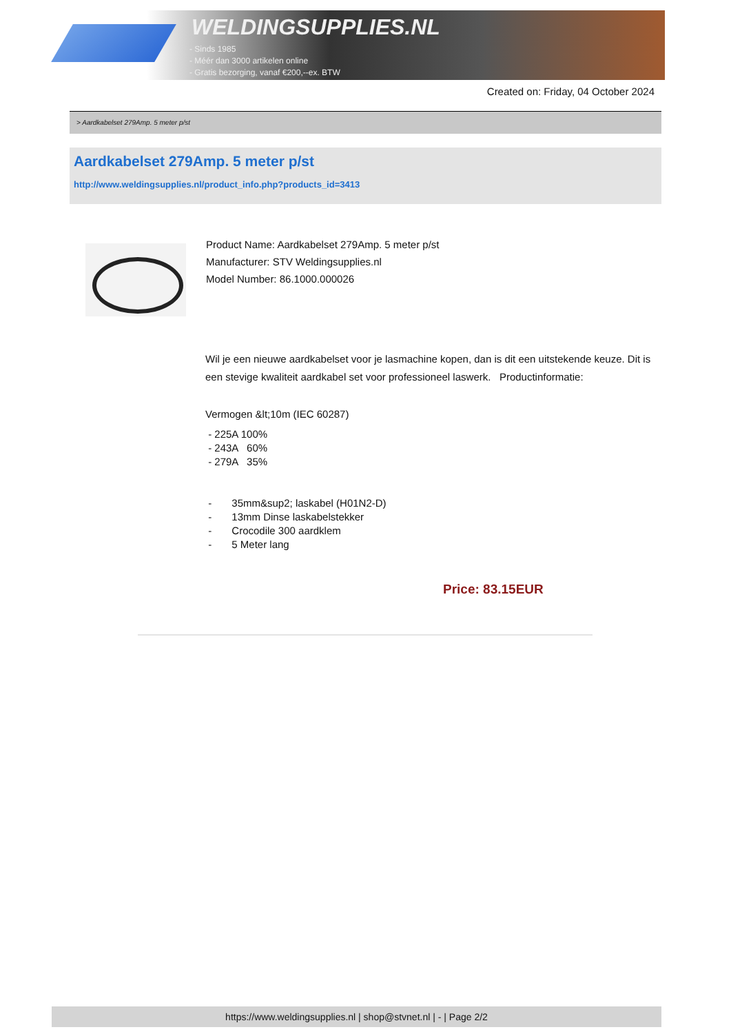WELDINGSUPPLIES.NL
- Sinds 1985
- Méér dan 3000 artikelen online
- Gratis bezorging, vanaf €200,--ex. BTW
Created on: Friday, 04 October 2024
> Aardkabelset 279Amp. 5 meter p/st
Aardkabelset 279Amp. 5 meter p/st
http://www.weldingsupplies.nl/product_info.php?products_id=3413
Product Name: Aardkabelset 279Amp. 5 meter p/st
Manufacturer: STV Weldingsupplies.nl
Model Number: 86.1000.000026
Wil je een nieuwe aardkabelset voor je lasmachine kopen, dan is dit een uitstekende keuze. Dit is een stevige kwaliteit aardkabel set voor professioneel laswerk. Productinformatie:
Vermogen &lt;10m (IEC 60287)
- 225A 100%
- 243A 60%
- 279A 35%
- 35mm&sup2; laskabel (H01N2-D)
- 13mm Dinse laskabelstekker
- Crocodile 300 aardklem
- 5 Meter lang
Price: 83.15EUR
https://www.weldingsupplies.nl | shop@stvnet.nl | - | Page 2/2